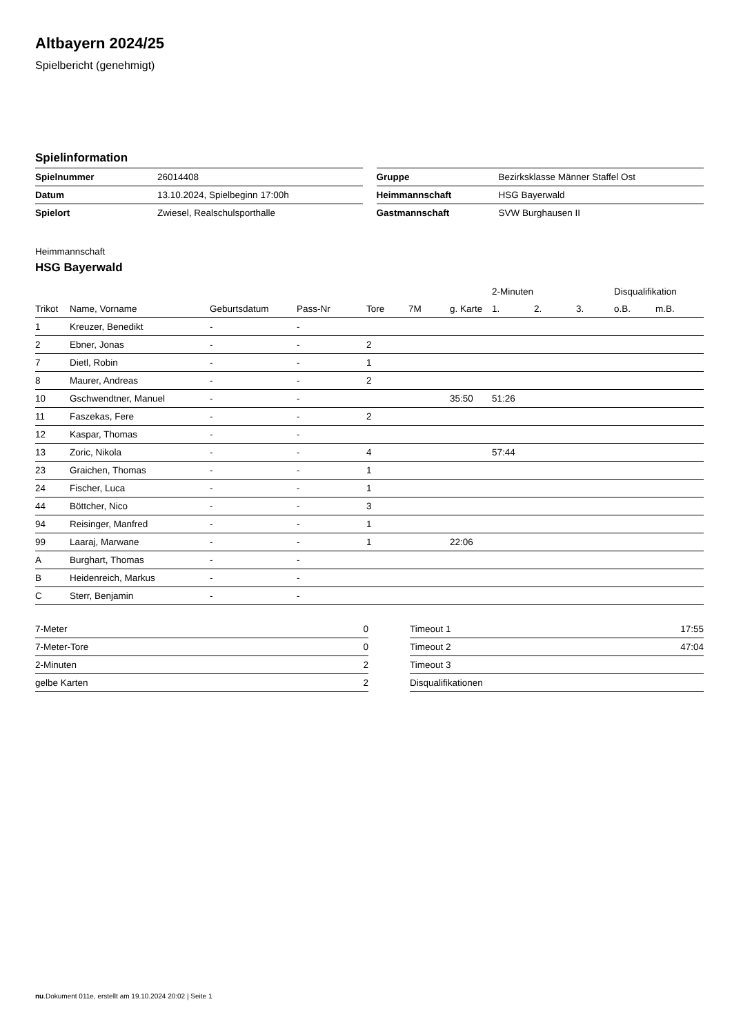Altbayern 2024/25
Spielbericht (genehmigt)
Spielinformation
| Spielnummer | 26014408 |
| Datum | 13.10.2024, Spielbeginn 17:00h |
| Spielort | Zwiesel, Realschulsporthalle |
| Gruppe | Bezirksklasse Männer Staffel Ost |
| Heimmannschaft | HSG Bayerwald |
| Gastmannschaft | SVW Burghausen II |
Heimmannschaft
HSG Bayerwald
| | | | | | | | 2-Minuten | | | Disqualifikation | |
| --- | --- | --- | --- | --- | --- | --- | --- | --- | --- | --- | --- |
| Trikot | Name, Vorname | Geburtsdatum | Pass-Nr | Tore | 7M | g. Karte | 1. | 2. | 3. | o.B. | m.B. |
| 1 | Kreuzer, Benedikt | - | - | | | | | | | | |
| 2 | Ebner, Jonas | - | - | 2 | | | | | | | |
| 7 | Dietl, Robin | - | - | 1 | | | | | | | |
| 8 | Maurer, Andreas | - | - | 2 | | | | | | | |
| 10 | Gschwendtner, Manuel | - | - | | | 35:50 | 51:26 | | | | |
| 11 | Faszekas, Fere | - | - | 2 | | | | | | | |
| 12 | Kaspar, Thomas | - | - | | | | | | | | |
| 13 | Zoric, Nikola | - | - | 4 | | | 57:44 | | | | |
| 23 | Graichen, Thomas | - | - | 1 | | | | | | | |
| 24 | Fischer, Luca | - | - | 1 | | | | | | | |
| 44 | Böttcher, Nico | - | - | 3 | | | | | | | |
| 94 | Reisinger, Manfred | - | - | 1 | | | | | | | |
| 99 | Laaraj, Marwane | - | - | 1 | | 22:06 | | | | | |
| A | Burghart, Thomas | - | - | | | | | | | | |
| B | Heidenreich, Markus | - | - | | | | | | | | |
| C | Sterr, Benjamin | - | - | | | | | | | | |
| 7-Meter | 0 |
| 7-Meter-Tore | 0 |
| 2-Minuten | 2 |
| gelbe Karten | 2 |
| Timeout 1 | 17:55 |
| Timeout 2 | 47:04 |
| Timeout 3 | |
| Disqualifikationen | |
nu.Dokument 011e, erstellt am 19.10.2024 20:02 | Seite 1